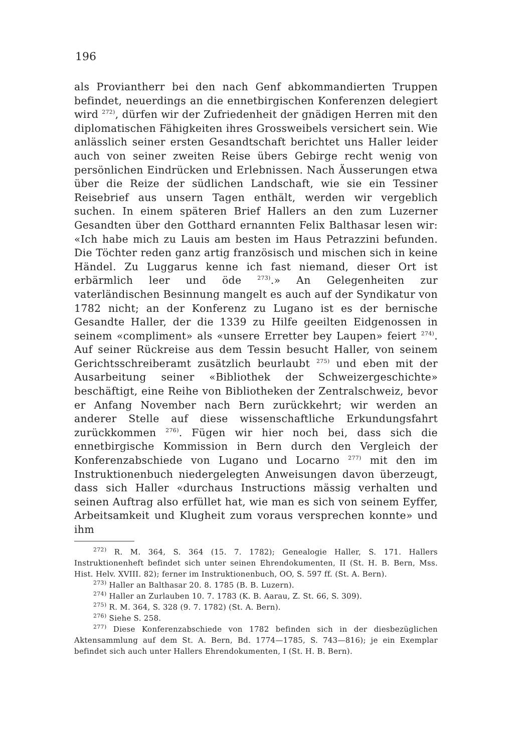196
als Proviantherr bei den nach Genf abkommandierten Truppen befindet, neuerdings an die ennetbirgischen Konferenzen delegiert wird <sup>272)</sup>, dürfen wir der Zufriedenheit der gnädigen Herren mit den diplomatischen Fähigkeiten ihres Grossweibels versichert sein. Wie anlässlich seiner ersten Gesandtschaft berichtet uns Haller leider auch von seiner zweiten Reise übers Gebirge recht wenig von persönlichen Eindrücken und Erlebnissen. Nach Äusserungen etwa über die Reize der südlichen Landschaft, wie sie ein Tessiner Reisebrief aus unsern Tagen enthält, werden wir vergeblich suchen. In einem späteren Brief Hallers an den zum Luzerner Gesandten über den Gotthard ernannten Felix Balthasar lesen wir: «Ich habe mich zu Lauis am besten im Haus Petrazzini befunden. Die Töchter reden ganz artig französisch und mischen sich in keine Händel. Zu Luggarus kenne ich fast niemand, dieser Ort ist erbärmlich leer und öde <sup>273)</sup>.» An Gelegenheiten zur vaterländischen Besinnung mangelt es auch auf der Syndikatur von 1782 nicht; an der Konferenz zu Lugano ist es der bernische Gesandte Haller, der die 1339 zu Hilfe geeilten Eidgenossen in seinem «compliment» als «unsere Erretter bey Laupen» feiert <sup>274)</sup>. Auf seiner Rückreise aus dem Tessin besucht Haller, von seinem Gerichtsschreiberamt zusätzlich beurlaubt <sup>275)</sup> und eben mit der Ausarbeitung seiner «Bibliothek der Schweizergeschichte» beschäftigt, eine Reihe von Bibliotheken der Zentralschweiz, bevor er Anfang November nach Bern zurückkehrt; wir werden an anderer Stelle auf diese wissenschaftliche Erkundungsfahrt zurückkommen <sup>276)</sup>. Fügen wir hier noch bei, dass sich die ennetbirgische Kommission in Bern durch den Vergleich der Konferenzabschiede von Lugano und Locarno <sup>277)</sup> mit den im Instruktionenbuch niedergelegten Anweisungen davon überzeugt, dass sich Haller «durchaus Instructions mässig verhalten und seinen Auftrag also erfüllet hat, wie man es sich von seinem Eyffer, Arbeitsamkeit und Klugheit zum voraus versprechen konnte» und ihm
<sup>272)</sup> R. M. 364, S. 364 (15. 7. 1782); Genealogie Haller, S. 171. Hallers Instruktionenheft befindet sich unter seinen Ehrendokumenten, II (St. H. B. Bern, Mss. Hist. Helv. XVIII. 82); ferner im Instruktionenbuch, OO, S. 597 ff. (St. A. Bern).
<sup>273)</sup> Haller an Balthasar 20. 8. 1785 (B. B. Luzern).
<sup>274)</sup> Haller an Zurlauben 10. 7. 1783 (K. B. Aarau, Z. St. 66, S. 309).
<sup>275)</sup> R. M. 364, S. 328 (9. 7. 1782) (St. A. Bern).
<sup>276)</sup> Siehe S. 258.
<sup>277)</sup> Diese Konferenzabschiede von 1782 befinden sich in der diesbezüglichen Aktensammlung auf dem St. A. Bern, Bd. 1774—1785, S. 743—816); je ein Exemplar befindet sich auch unter Hallers Ehrendokumenten, I (St. H. B. Bern).